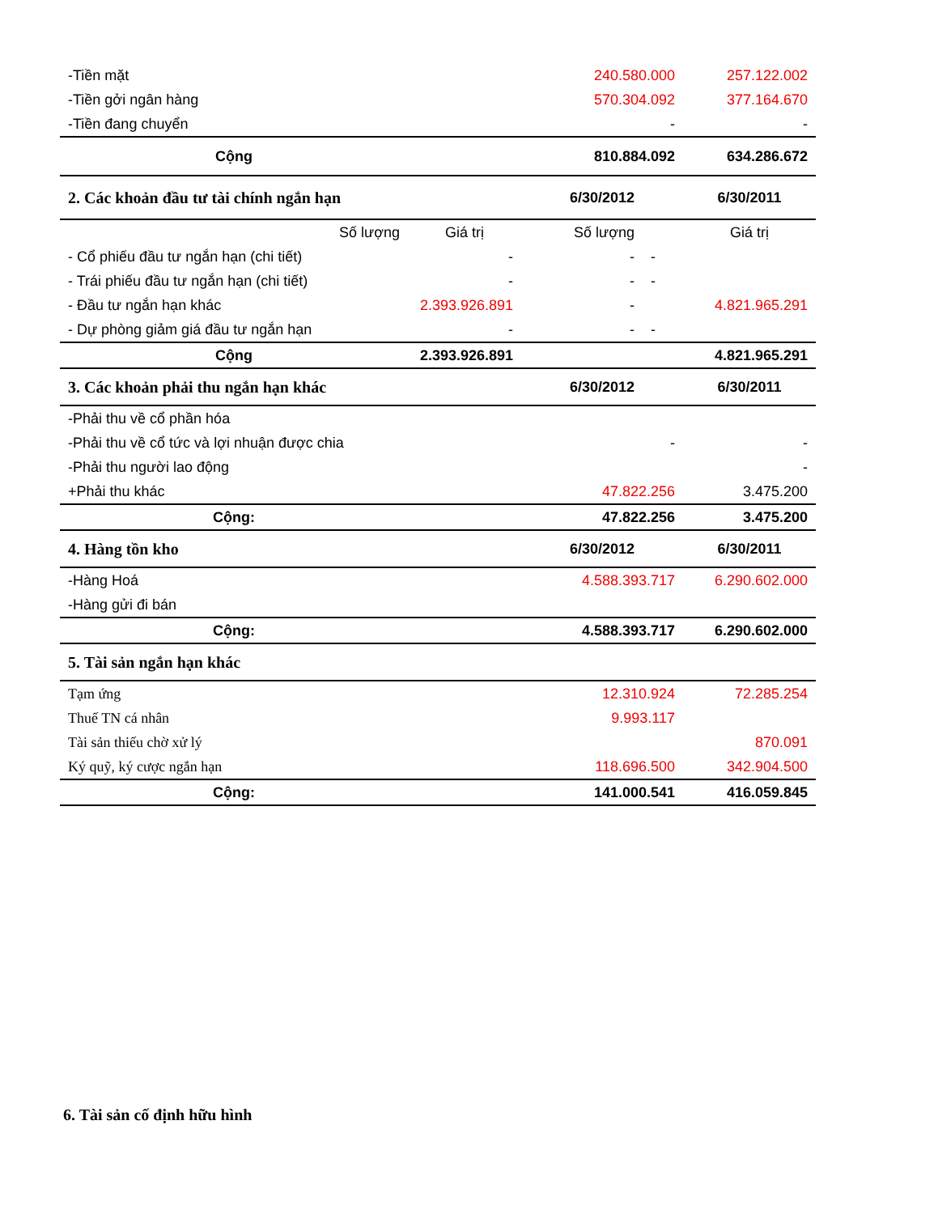| -Tiền mặt | | 240.580.000 | | 257.122.002 |
| -Tiền gởi ngân hàng | | 570.304.092 | | 377.164.670 |
| -Tiền đang chuyển | | - | | - |
| Cộng | | 810.884.092 | | 634.286.672 |
| 2. Các khoản đầu tư tài chính ngắn hạn | | 6/30/2012 | | 6/30/2011 |
| Số lượng | Giá trị | Số lượng | | Giá trị |
| - Cổ phiếu đầu tư ngắn hạn (chi tiết) | - | - | - | |
| - Trái phiếu đầu tư ngắn hạn (chi tiết) | - | - | - | |
| - Đầu tư ngắn hạn khác | 2.393.926.891 | - | | 4.821.965.291 |
| - Dự phòng giảm giá đầu tư ngắn hạn | - | - | - | |
| Cộng | 2.393.926.891 | | | 4.821.965.291 |
| 3. Các khoản phải thu ngắn hạn khác | | 6/30/2012 | | 6/30/2011 |
| -Phải thu về cổ phần hóa | | | | |
| -Phải thu về cổ tức và lợi nhuận được chia | | - | | - |
| -Phải thu người lao động | | | | - |
| +Phải thu khác | | 47.822.256 | | 3.475.200 |
| Cộng: | | 47.822.256 | | 3.475.200 |
| 4. Hàng tồn kho | | 6/30/2012 | | 6/30/2011 |
| -Hàng Hoá | | 4.588.393.717 | | 6.290.602.000 |
| -Hàng gửi đi bán | | | | |
| Cộng: | | 4.588.393.717 | | 6.290.602.000 |
| 5. Tài sản ngắn hạn khác | | | | |
| Tạm ứng | | 12.310.924 | | 72.285.254 |
| Thuế TN cá nhân | | 9.993.117 | | |
| Tài sản thiếu chờ xử lý | | | | 870.091 |
| Ký quỹ, ký cược ngắn hạn | | 118.696.500 | | 342.904.500 |
| Cộng: | | 141.000.541 | | 416.059.845 |
6. Tài sản cố định hữu hình